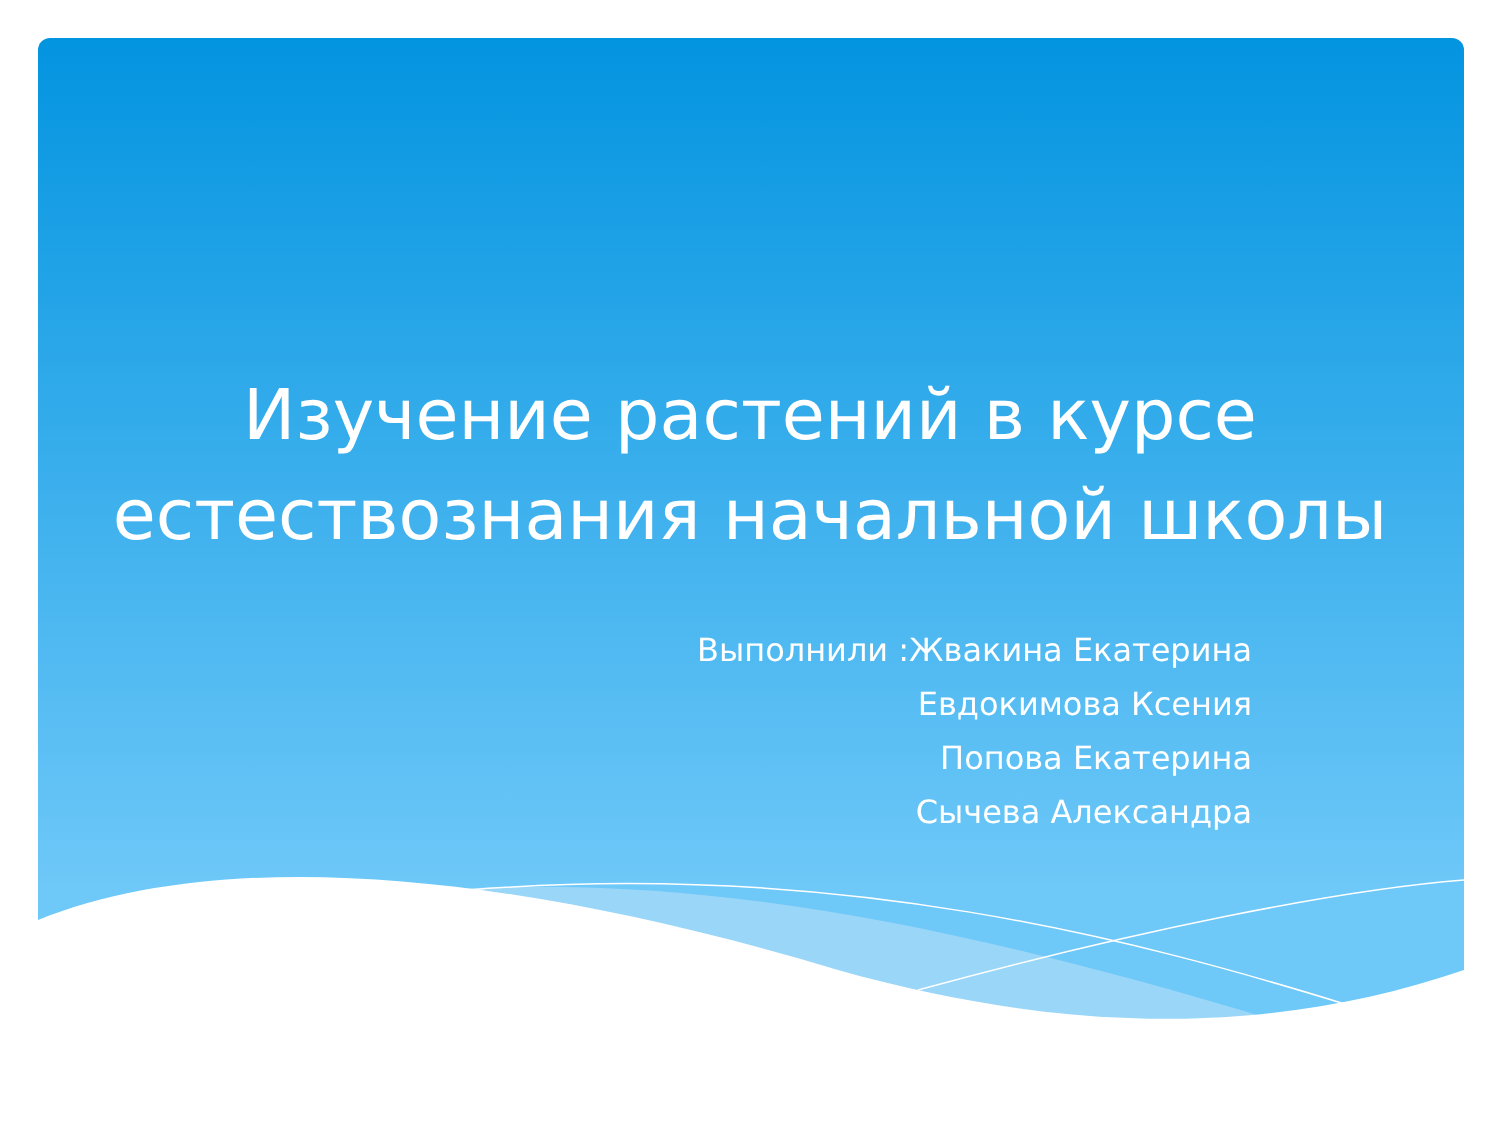Изучение растений в курсе
естествознания начальной школы
Выполнили :Жвакина Екатерина
Евдокимова Ксения
Попова Екатерина
Сычева Александра